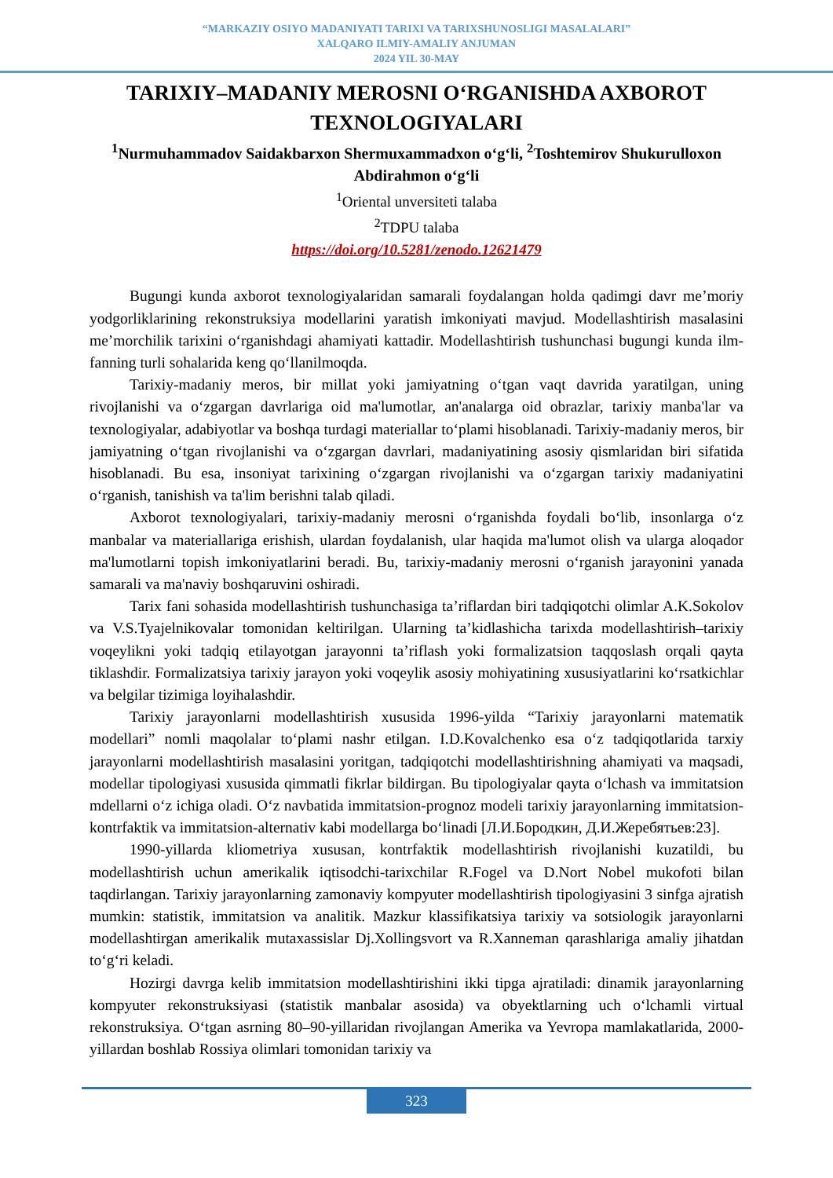“MARKAZIY OSIYO MADANIYATI TARIXI VA TARIXSHUNOSLIGI MASALALARI”
XALQARO ILMIY-AMALIY ANJUMAN
2024 YIL 30-MAY
TARIXIY–MADANIY MEROSNI O‘RGANISHDA AXBOROT TEXNOLOGIYALARI
<sup>1</sup> Nurmuhammadov Saidakbarxon Shermuxammadxon o‘g‘li, <sup>2</sup>Toshtemirov Shukurulloxon Abdirahmon o‘g‘li
<sup>1</sup> Oriental unversiteti talaba
<sup>2</sup> TDPU talaba
https://doi.org/10.5281/zenodo.12621479
Bugungi kunda axborot texnologiyalaridan samarali foydalangan holda qadimgi davr me’moriy yodgorliklarining rekonstruksiya modellarini yaratish imkoniyati mavjud. Modellashtirish masalasini me’morchilik tarixini o‘rganishdagi ahamiyati kattadir. Modellashtirish tushunchasi bugungi kunda ilm-fanning turli sohalarida keng qo‘llanilmoqda.
Tarixiy-madaniy meros, bir millat yoki jamiyatning o‘tgan vaqt davrida yaratilgan, uning rivojlanishi va o‘zgargan davrlariga oid ma'lumotlar, an'analarga oid obrazlar, tarixiy manba'lar va texnologiyalar, adabiyotlar va boshqa turdagi materiallar to‘plami hisoblanadi. Tarixiy-madaniy meros, bir jamiyatning o‘tgan rivojlanishi va o‘zgargan davrlari, madaniyatining asosiy qismlaridan biri sifatida hisoblanadi. Bu esa, insoniyat tarixining o‘zgargan rivojlanishi va o‘zgargan tarixiy madaniyatini o‘rganish, tanishish va ta'lim berishni talab qiladi.
Axborot texnologiyalari, tarixiy-madaniy merosni o‘rganishda foydali bo‘lib, insonlarga o‘z manbalar va materiallariga erishish, ulardan foydalanish, ular haqida ma'lumot olish va ularga aloqador ma'lumotlarni topish imkoniyatlarini beradi. Bu, tarixiy-madaniy merosni o‘rganish jarayonini yanada samarali va ma'naviy boshqaruvini oshiradi.
Tarix fani sohasida modellashtirish tushunchasiga ta’riflardan biri tadqiqotchi olimlar A.K.Sokolov va V.S.Tyajelnikovalar tomonidan keltirilgan. Ularning ta’kidlashicha tarixda modellashtirish–tarixiy voqeylikni yoki tadqiq etilayotgan jarayonni ta’riflash yoki formalizatsion taqqoslash orqali qayta tiklashdir. Formalizatsiya tarixiy jarayon yoki voqeylik asosiy mohiyatining xususiyatlarini ko‘rsatkichlar va belgilar tizimiga loyihalashdir.
Tarixiy jarayonlarni modellashtirish xususida 1996-yilda “Tarixiy jarayonlarni matematik modellari” nomli maqolalar to‘plami nashr etilgan. I.D.Kovalchenko esa o‘z tadqiqotlarida tarxiy jarayonlarni modellashtirish masalasini yoritgan, tadqiqotchi modellashtirishning ahamiyati va maqsadi, modellar tipologiyasi xususida qimmatli fikrlar bildirgan. Bu tipologiyalar qayta o‘lchash va immitatsion mdellarni o‘z ichiga oladi. O‘z navbatida immitatsion-prognoz modeli tarixiy jarayonlarning immitatsion-kontrfaktik va immitatsion-alternativ kabi modellarga bo‘linadi [Л.И.Бородкин, Д.И.Жеребятьев:23].
1990-yillarda kliometriya xususan, kontrfaktik modellashtirish rivojlanishi kuzatildi, bu modellashtirish uchun amerikalik iqtisodchi-tarixchilar R.Fogel va D.Nort Nobel mukofoti bilan taqdirlangan. Tarixiy jarayonlarning zamonaviy kompyuter modellashtirish tipologiyasini 3 sinfga ajratish mumkin: statistik, immitatsion va analitik. Mazkur klassifikatsiya tarixiy va sotsiologik jarayonlarni modellashtirgan amerikalik mutaxassislar Dj.Xollingsvort va R.Xanneman qarashlariga amaliy jihatdan to‘g‘ri keladi.
Hozirgi davrga kelib immitatsion modellashtirishini ikki tipga ajratiladi: dinamik jarayonlarning kompyuter rekonstruksiyasi (statistik manbalar asosida) va obyektlarning uch o‘lchamli virtual rekonstruksiya. O‘tgan asrning 80–90-yillaridan rivojlangan Amerika va Yevropa mamlakatlarida, 2000-yillardan boshlab Rossiya olimlari tomonidan tarixiy va
323